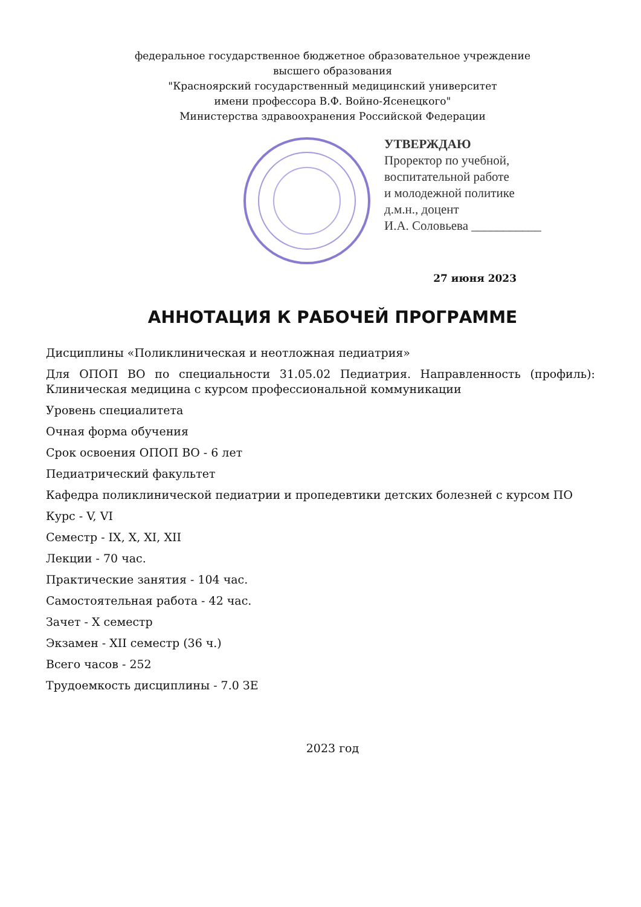федеральное государственное бюджетное образовательное учреждение
высшего образования
"Красноярский государственный медицинский университет
имени профессора В.Ф. Войно-Ясенецкого"
Министерства здравоохранения Российской Федерации
УТВЕРЖДАЮ
Проректор по учебной,
воспитательной работе
и молодежной политике
д.м.н., доцент
И.А. Соловьева ___________
27 июня 2023
АННОТАЦИЯ К РАБОЧЕЙ ПРОГРАММЕ
Дисциплины «Поликлиническая и неотложная педиатрия»
Для ОПОП ВО по специальности 31.05.02 Педиатрия. Направленность (профиль): Клиническая медицина с курсом профессиональной коммуникации
Уровень специалитета
Очная форма обучения
Срок освоения ОПОП ВО - 6 лет
Педиатрический факультет
Кафедра поликлинической педиатрии и пропедевтики детских болезней с курсом ПО
Курс - V, VI
Семестр - IX, X, XI, XII
Лекции - 70 час.
Практические занятия - 104 час.
Самостоятельная работа - 42 час.
Зачет - X семестр
Экзамен - XII семестр (36 ч.)
Всего часов - 252
Трудоемкость дисциплины - 7.0 ЗЕ
2023 год